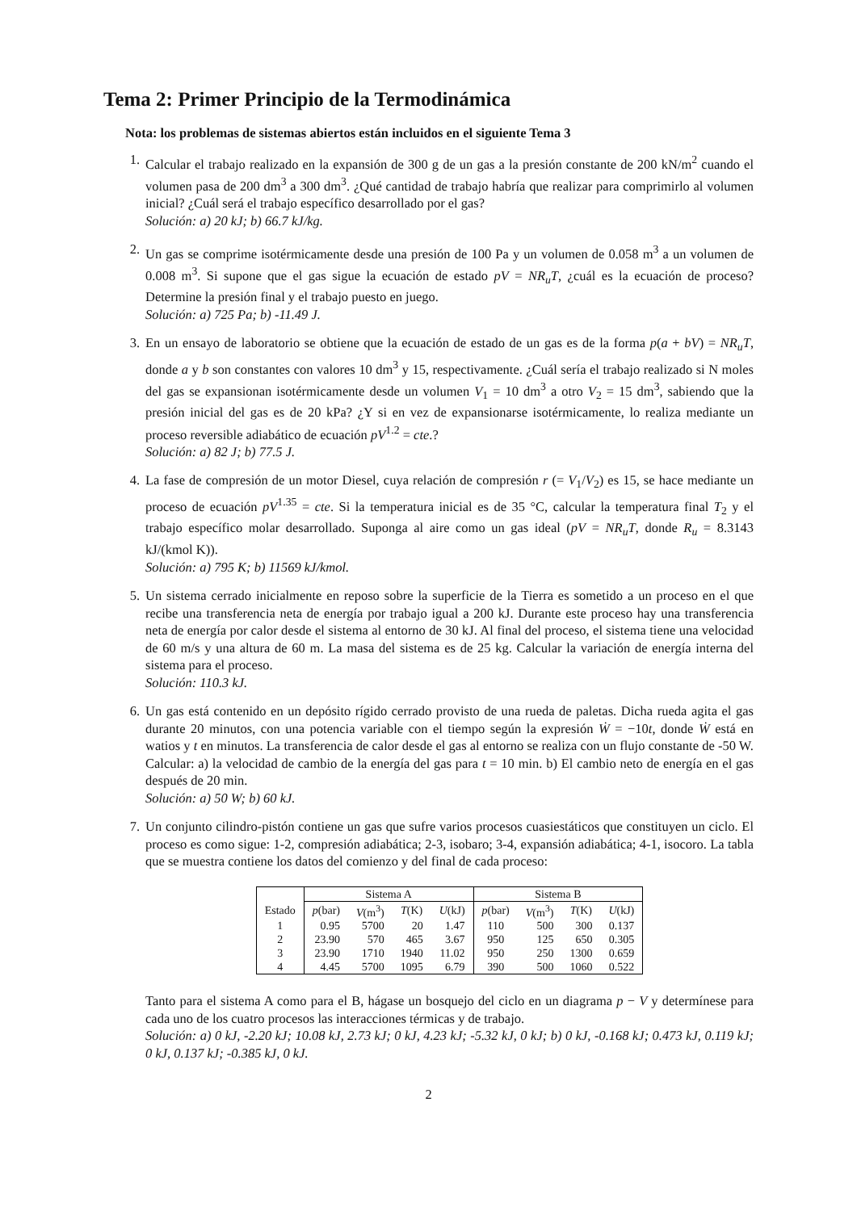Tema 2: Primer Principio de la Termodinámica
Nota: los problemas de sistemas abiertos están incluidos en el siguiente Tema 3
1. Calcular el trabajo realizado en la expansión de 300 g de un gas a la presión constante de 200 kN/m<sup>2</sup> cuando el volumen pasa de 200 dm<sup>3</sup> a 300 dm<sup>3</sup>. ¿Qué cantidad de trabajo habría que realizar para comprimirlo al volumen inicial? ¿Cuál será el trabajo específico desarrollado por el gas?
Solución: a) 20 kJ; b) 66.7 kJ/kg.
2. Un gas se comprime isotérmicamente desde una presión de 100 Pa y un volumen de 0.058 m<sup>3</sup> a un volumen de 0.008 m<sup>3</sup>. Si supone que el gas sigue la ecuación de estado pV = NR<sub>u</sub>T, ¿cuál es la ecuación de proceso? Determine la presión final y el trabajo puesto en juego.
Solución: a) 725 Pa; b) -11.49 J.
3. En un ensayo de laboratorio se obtiene que la ecuación de estado de un gas es de la forma p(a + bV) = NR<sub>u</sub>T, donde a y b son constantes con valores 10 dm<sup>3</sup> y 15, respectivamente. ¿Cuál sería el trabajo realizado si N moles del gas se expansionan isotérmicamente desde un volumen V<sub>1</sub> = 10 dm<sup>3</sup> a otro V<sub>2</sub> = 15 dm<sup>3</sup>, sabiendo que la presión inicial del gas es de 20 kPa? ¿Y si en vez de expansionarse isotérmicamente, lo realiza mediante un proceso reversible adiabático de ecuación pV<sup>1.2</sup> = cte.?
Solución: a) 82 J; b) 77.5 J.
4. La fase de compresión de un motor Diesel, cuya relación de compresión r (= V<sub>1</sub>/V<sub>2</sub>) es 15, se hace mediante un proceso de ecuación pV<sup>1.35</sup> = cte. Si la temperatura inicial es de 35 °C, calcular la temperatura final T<sub>2</sub> y el trabajo específico molar desarrollado. Suponga al aire como un gas ideal (pV = NR<sub>u</sub>T, donde R<sub>u</sub> = 8.3143 kJ/(kmol K)).
Solución: a) 795 K; b) 11569 kJ/kmol.
5. Un sistema cerrado inicialmente en reposo sobre la superficie de la Tierra es sometido a un proceso en el que recibe una transferencia neta de energía por trabajo igual a 200 kJ. Durante este proceso hay una transferencia neta de energía por calor desde el sistema al entorno de 30 kJ. Al final del proceso, el sistema tiene una velocidad de 60 m/s y una altura de 60 m. La masa del sistema es de 25 kg. Calcular la variación de energía interna del sistema para el proceso.
Solución: 110.3 kJ.
6. Un gas está contenido en un depósito rígido cerrado provisto de una rueda de paletas. Dicha rueda agita el gas durante 20 minutos, con una potencia variable con el tiempo según la expresión Ẇ = −10t, donde Ẇ está en watios y t en minutos. La transferencia de calor desde el gas al entorno se realiza con un flujo constante de -50 W. Calcular: a) la velocidad de cambio de la energía del gas para t = 10 min. b) El cambio neto de energía en el gas después de 20 min.
Solución: a) 50 W; b) 60 kJ.
7. Un conjunto cilindro-pistón contiene un gas que sufre varios procesos cuasiestáticos que constituyen un ciclo. El proceso es como sigue: 1-2, compresión adiabática; 2-3, isobaro; 3-4, expansión adiabática; 4-1, isocoro. La tabla que se muestra contiene los datos del comienzo y del final de cada proceso:
| | Sistema A | | | | Sistema B | | | |
| --- | --- | --- | --- | --- | --- | --- | --- | --- |
| Estado | p (bar) | V (m<sup>3</sup>) | T (K) | U (kJ) | p (bar) | V (m<sup>3</sup>) | T (K) | U (kJ) |
| 1 | 0.95 | 5700 | 20 | 1.47 | 110 | 500 | 300 | 0.137 |
| 2 | 23.90 | 570 | 465 | 3.67 | 950 | 125 | 650 | 0.305 |
| 3 | 23.90 | 1710 | 1940 | 11.02 | 950 | 250 | 1300 | 0.659 |
| 4 | 4.45 | 5700 | 1095 | 6.79 | 390 | 500 | 1060 | 0.522 |
Tanto para el sistema A como para el B, hágase un bosquejo del ciclo en un diagrama p − V y determínese para cada uno de los cuatro procesos las interacciones térmicas y de trabajo.
Solución: a) 0 kJ, -2.20 kJ; 10.08 kJ, 2.73 kJ; 0 kJ, 4.23 kJ; -5.32 kJ, 0 kJ; b) 0 kJ, -0.168 kJ; 0.473 kJ, 0.119 kJ; 0 kJ, 0.137 kJ; -0.385 kJ, 0 kJ.
2